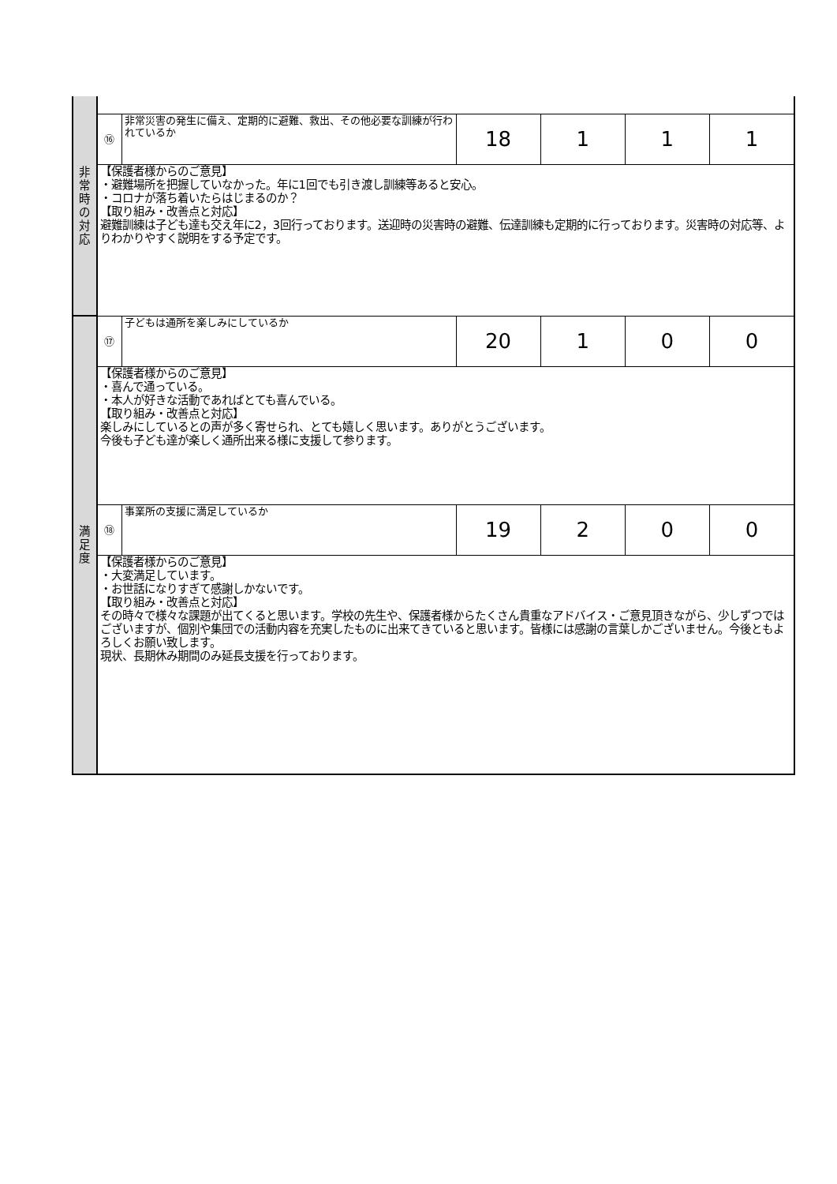| 非 常 時 の 対 応 | | | | | | |
| | ⑯ | 非常災害の発生に備え、定期的に避難、救出、その他必要な訓練が行われているか | 18 | 1 | 1 | 1 |
| | 【保護者様からのご意見】 ・避難場所を把握していなかった。年に1回でも引き渡し訓練等あると安心。 ・コロナが落ち着いたらはじまるのか？ 【取り組み・改善点と対応】 避難訓練は子ども達も交え年に2，3回行っております。送迎時の災害時の避難、伝達訓練も定期的に行っております。災害時の対応等、よりわかりやすく説明をする予定です。 | | | | | |
| 満 足 度 | ⑰ | 子どもは通所を楽しみにしているか | 20 | 1 | 0 | 0 |
| | 【保護者様からのご意見】 ・喜んで通っている。 ・本人が好きな活動であればとても喜んでいる。 【取り組み・改善点と対応】 楽しみにしているとの声が多く寄せられ、とても嬉しく思います。ありがとうございます。 今後も子ども達が楽しく通所出来る様に支援して参ります。 | | | | | |
| | ⑱ | 事業所の支援に満足しているか | 19 | 2 | 0 | 0 |
| | 【保護者様からのご意見】 ・大変満足しています。 ・お世話になりすぎて感謝しかないです。 【取り組み・改善点と対応】 その時々で様々な課題が出てくると思います。学校の先生や、保護者様からたくさん貴重なアドバイス・ご意見頂きながら、少しずつではございますが、個別や集団での活動内容を充実したものに出来てきていると思います。皆様には感謝の言葉しかございません。今後ともよろしくお願い致します。 現状、長期休み期間のみ延長支援を行っております。 | | | | | |